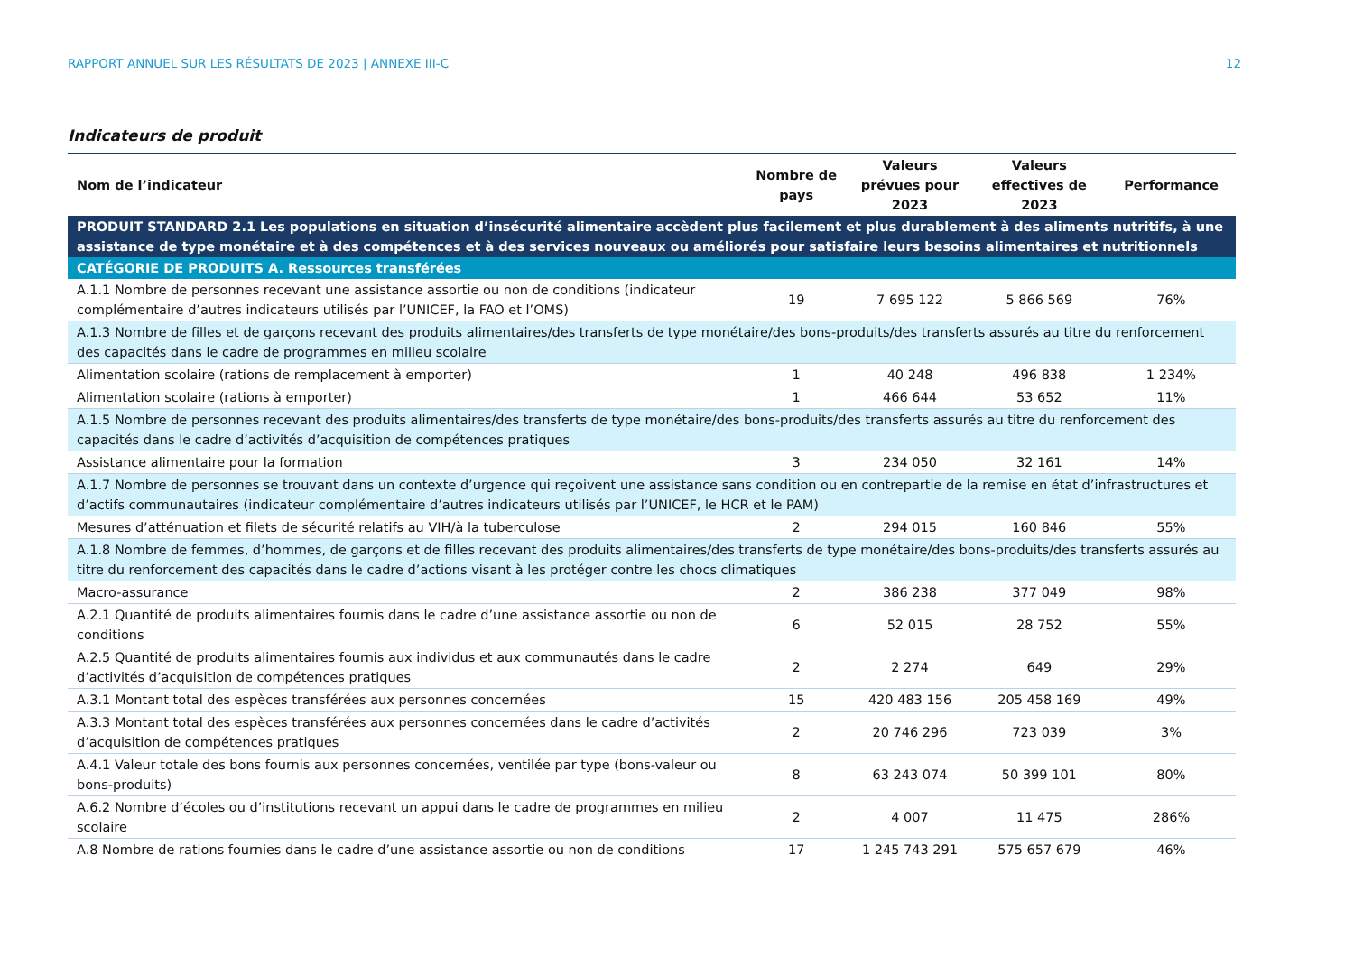RAPPORT ANNUEL SUR LES RÉSULTATS DE 2023 | ANNEXE III-C 12
Indicateurs de produit
| Nom de l’indicateur | Nombre de pays | Valeurs prévues pour 2023 | Valeurs effectives de 2023 | Performance |
| --- | --- | --- | --- | --- |
| PRODUIT STANDARD 2.1 Les populations en situation d’insécurité alimentaire accèdent plus facilement et plus durablement à des aliments nutritifs, à une assistance de type monétaire et à des compétences et à des services nouveaux ou améliorés pour satisfaire leurs besoins alimentaires et nutritionnels | | | | |
| CATÉGORIE DE PRODUITS A. Ressources transférées | | | | |
| A.1.1 Nombre de personnes recevant une assistance assortie ou non de conditions (indicateur complémentaire d’autres indicateurs utilisés par l’UNICEF, la FAO et l’OMS) | 19 | 7 695 122 | 5 866 569 | 76% |
| A.1.3 Nombre de filles et de garçons recevant des produits alimentaires/des transferts de type monétaire/des bons-produits/des transferts assurés au titre du renforcement des capacités dans le cadre de programmes en milieu scolaire | | | | |
| Alimentation scolaire (rations de remplacement à emporter) | 1 | 40 248 | 496 838 | 1 234% |
| Alimentation scolaire (rations à emporter) | 1 | 466 644 | 53 652 | 11% |
| A.1.5 Nombre de personnes recevant des produits alimentaires/des transferts de type monétaire/des bons-produits/des transferts assurés au titre du renforcement des capacités dans le cadre d’activités d’acquisition de compétences pratiques | | | | |
| Assistance alimentaire pour la formation | 3 | 234 050 | 32 161 | 14% |
| A.1.7 Nombre de personnes se trouvant dans un contexte d’urgence qui reçoivent une assistance sans condition ou en contrepartie de la remise en état d’infrastructures et d’actifs communautaires (indicateur complémentaire d’autres indicateurs utilisés par l’UNICEF, le HCR et le PAM) | | | | |
| Mesures d’atténuation et filets de sécurité relatifs au VIH/à la tuberculose | 2 | 294 015 | 160 846 | 55% |
| A.1.8 Nombre de femmes, d’hommes, de garçons et de filles recevant des produits alimentaires/des transferts de type monétaire/des bons-produits/des transferts assurés au titre du renforcement des capacités dans le cadre d’actions visant à les protéger contre les chocs climatiques | | | | |
| Macro-assurance | 2 | 386 238 | 377 049 | 98% |
| A.2.1 Quantité de produits alimentaires fournis dans le cadre d’une assistance assortie ou non de conditions | 6 | 52 015 | 28 752 | 55% |
| A.2.5 Quantité de produits alimentaires fournis aux individus et aux communautés dans le cadre d’activités d’acquisition de compétences pratiques | 2 | 2 274 | 649 | 29% |
| A.3.1 Montant total des espèces transférées aux personnes concernées | 15 | 420 483 156 | 205 458 169 | 49% |
| A.3.3 Montant total des espèces transférées aux personnes concernées dans le cadre d’activités d’acquisition de compétences pratiques | 2 | 20 746 296 | 723 039 | 3% |
| A.4.1 Valeur totale des bons fournis aux personnes concernées, ventilée par type (bons-valeur ou bons-produits) | 8 | 63 243 074 | 50 399 101 | 80% |
| A.6.2 Nombre d’écoles ou d’institutions recevant un appui dans le cadre de programmes en milieu scolaire | 2 | 4 007 | 11 475 | 286% |
| A.8 Nombre de rations fournies dans le cadre d’une assistance assortie ou non de conditions | 17 | 1 245 743 291 | 575 657 679 | 46% |